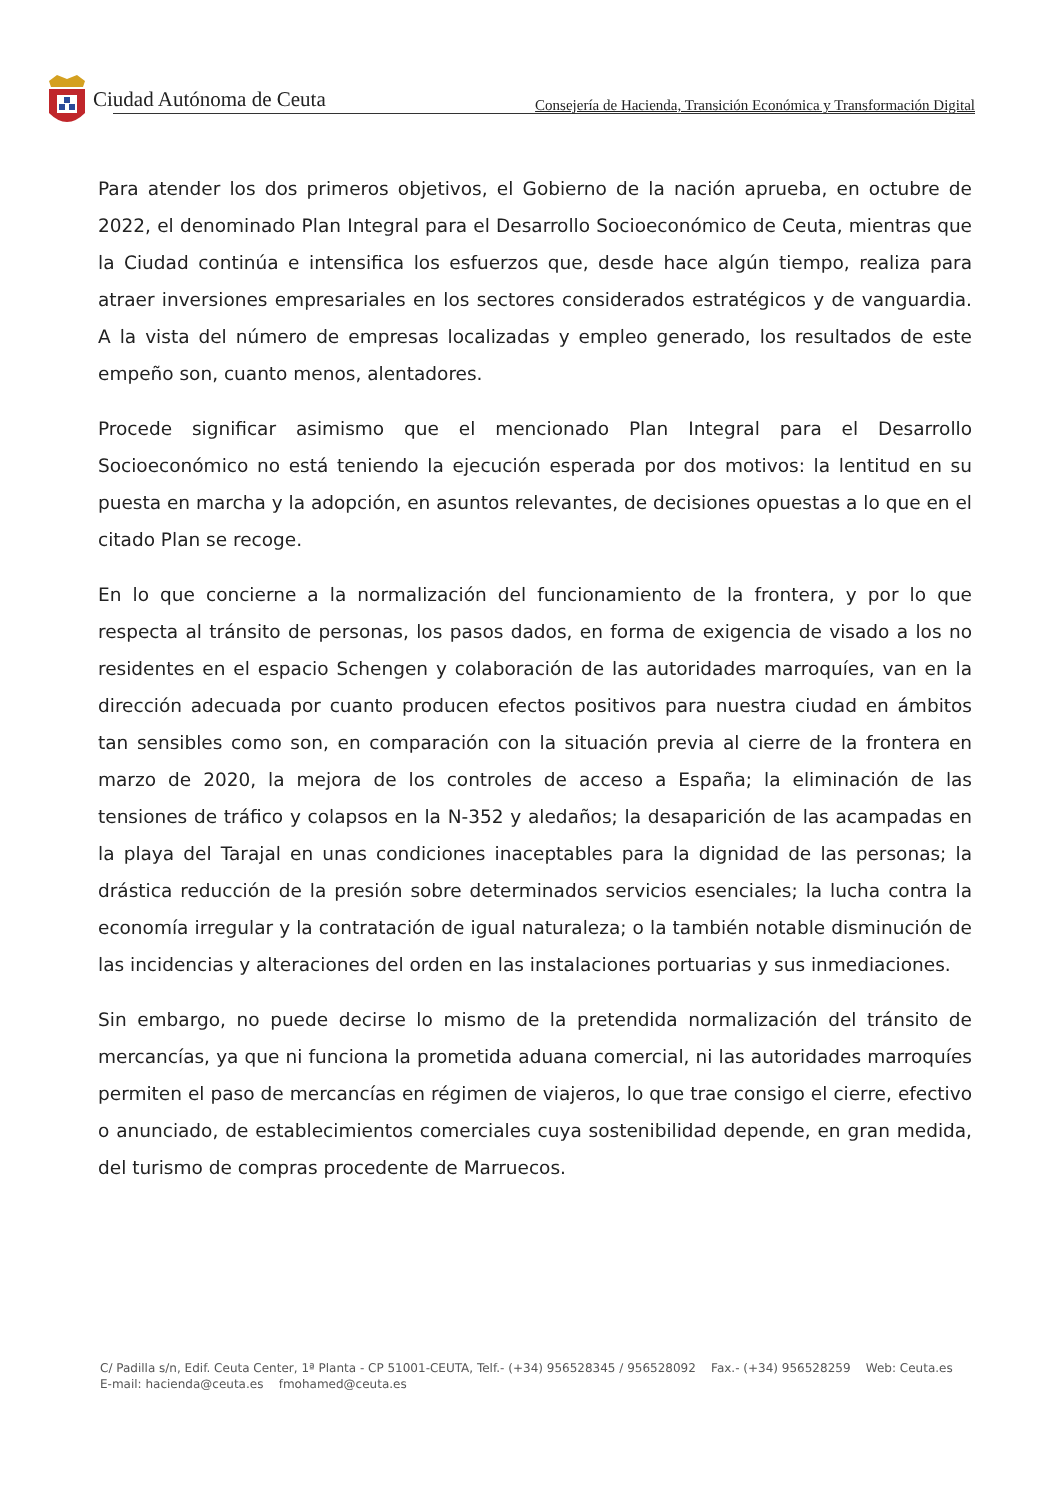Ciudad Autónoma de Ceuta
Consejería de Hacienda, Transición Económica y Transformación Digital
Para atender los dos primeros objetivos, el Gobierno de la nación aprueba, en octubre de 2022, el denominado Plan Integral para el Desarrollo Socioeconómico de Ceuta, mientras que la Ciudad continúa e intensifica los esfuerzos que, desde hace algún tiempo, realiza para atraer inversiones empresariales en los sectores considerados estratégicos y de vanguardia. A la vista del número de empresas localizadas y empleo generado, los resultados de este empeño son, cuanto menos, alentadores.
Procede significar asimismo que el mencionado Plan Integral para el Desarrollo Socioeconómico no está teniendo la ejecución esperada por dos motivos: la lentitud en su puesta en marcha y la adopción, en asuntos relevantes, de decisiones opuestas a lo que en el citado Plan se recoge.
En lo que concierne a la normalización del funcionamiento de la frontera, y por lo que respecta al tránsito de personas, los pasos dados, en forma de exigencia de visado a los no residentes en el espacio Schengen y colaboración de las autoridades marroquíes, van en la dirección adecuada por cuanto producen efectos positivos para nuestra ciudad en ámbitos tan sensibles como son, en comparación con la situación previa al cierre de la frontera en marzo de 2020, la mejora de los controles de acceso a España; la eliminación de las tensiones de tráfico y colapsos en la N-352 y aledaños; la desaparición de las acampadas en la playa del Tarajal en unas condiciones inaceptables para la dignidad de las personas; la drástica reducción de la presión sobre determinados servicios esenciales; la lucha contra la economía irregular y la contratación de igual naturaleza; o la también notable disminución de las incidencias y alteraciones del orden en las instalaciones portuarias y sus inmediaciones.
Sin embargo, no puede decirse lo mismo de la pretendida normalización del tránsito de mercancías, ya que ni funciona la prometida aduana comercial, ni las autoridades marroquíes permiten el paso de mercancías en régimen de viajeros, lo que trae consigo el cierre, efectivo o anunciado, de establecimientos comerciales cuya sostenibilidad depende, en gran medida, del turismo de compras procedente de Marruecos.
C/ Padilla s/n, Edif. Ceuta Center, 1ª Planta - CP 51001-CEUTA, Telf.- (+34) 956528345 / 956528092 Fax.- (+34) 956528259 Web: Ceuta.es E-mail: hacienda@ceuta.es fmohamed@ceuta.es